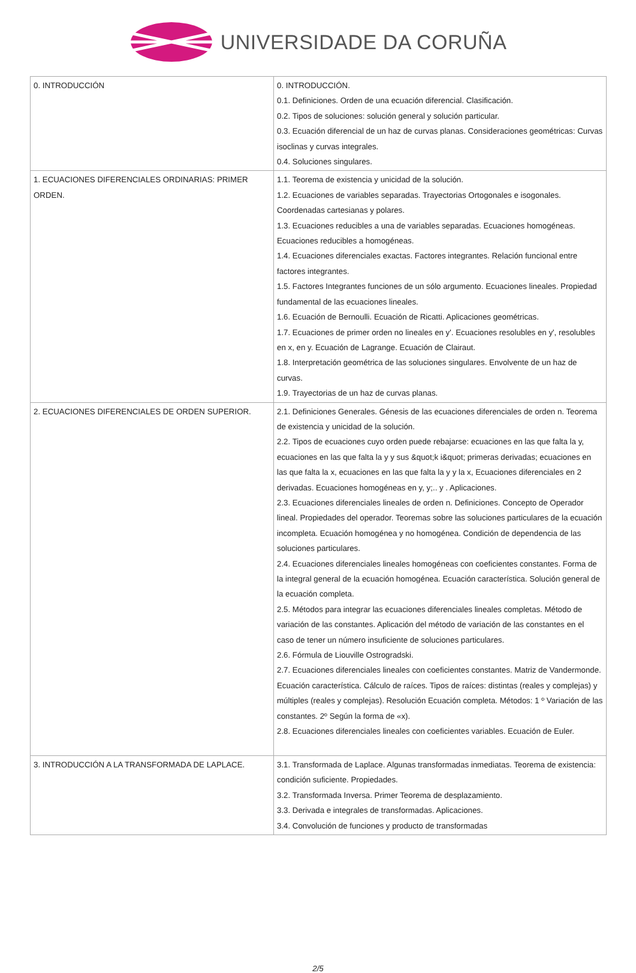UNIVERSIDADE DA CORUÑA
| 0. INTRODUCCIÓN | 0. INTRODUCCIÓN. 0.1. Definiciones. Orden de una ecuación diferencial. Clasificación. 0.2. Tipos de soluciones: solución general y solución particular. 0.3. Ecuación diferencial de un haz de curvas planas. Consideraciones geométricas: Curvas isoclinas y curvas integrales. 0.4. Soluciones singulares. |
| 1. ECUACIONES DIFERENCIALES ORDINARIAS: PRIMER ORDEN. | 1.1. Teorema de existencia y unicidad de la solución. 1.2. Ecuaciones de variables separadas. Trayectorias Ortogonales e isogonales. Coordenadas cartesianas y polares. 1.3. Ecuaciones reducibles a una de variables separadas. Ecuaciones homogéneas. Ecuaciones reducibles a homogéneas. 1.4. Ecuaciones diferenciales exactas. Factores integrantes. Relación funcional entre factores integrantes. 1.5. Factores Integrantes funciones de un sólo argumento. Ecuaciones lineales. Propiedad fundamental de las ecuaciones lineales. 1.6. Ecuación de Bernoulli. Ecuación de Ricatti. Aplicaciones geométricas. 1.7. Ecuaciones de primer orden no lineales en y'. Ecuaciones resolubles en y', resolubles en x, en y. Ecuación de Lagrange. Ecuación de Clairaut. 1.8. Interpretación geométrica de las soluciones singulares. Envolvente de un haz de curvas. 1.9. Trayectorias de un haz de curvas planas. |
| 2. ECUACIONES DIFERENCIALES DE ORDEN SUPERIOR. | 2.1. Definiciones Generales. Génesis de las ecuaciones diferenciales de orden n. Teorema de existencia y unicidad de la solución. 2.2. Tipos de ecuaciones cuyo orden puede rebajarse: ecuaciones en las que falta la y, ecuaciones en las que falta la y y sus &quot;k i&quot; primeras derivadas; ecuaciones en las que falta la x, ecuaciones en las que falta la y y la x, Ecuaciones diferenciales en 2 derivadas. Ecuaciones homogéneas en y, y;.. y . Aplicaciones. 2.3. Ecuaciones diferenciales lineales de orden n. Definiciones. Concepto de Operador lineal. Propiedades del operador. Teoremas sobre las soluciones particulares de la ecuación incompleta. Ecuación homogénea y no homogénea. Condición de dependencia de las soluciones particulares. 2.4. Ecuaciones diferenciales lineales homogéneas con coeficientes constantes. Forma de la integral general de la ecuación homogénea. Ecuación característica. Solución general de la ecuación completa. 2.5. Métodos para integrar las ecuaciones diferenciales lineales completas. Método de variación de las constantes. Aplicación del método de variación de las constantes en el caso de tener un número insuficiente de soluciones particulares. 2.6. Fórmula de Liouville Ostrogradski. 2.7. Ecuaciones diferenciales lineales con coeficientes constantes. Matriz de Vandermonde. Ecuación característica. Cálculo de raíces. Tipos de raíces: distintas (reales y complejas) y múltiples (reales y complejas). Resolución Ecuación completa. Métodos: 1 º Variación de las constantes. 2º Según la forma de «x). 2.8. Ecuaciones diferenciales lineales con coeficientes variables. Ecuación de Euler. |
| 3. INTRODUCCIÓN A LA TRANSFORMADA DE LAPLACE. | 3.1. Transformada de Laplace. Algunas transformadas inmediatas. Teorema de existencia: condición suficiente. Propiedades. 3.2. Transformada Inversa. Primer Teorema de desplazamiento. 3.3. Derivada e integrales de transformadas. Aplicaciones. 3.4. Convolución de funciones y producto de transformadas |
2/5